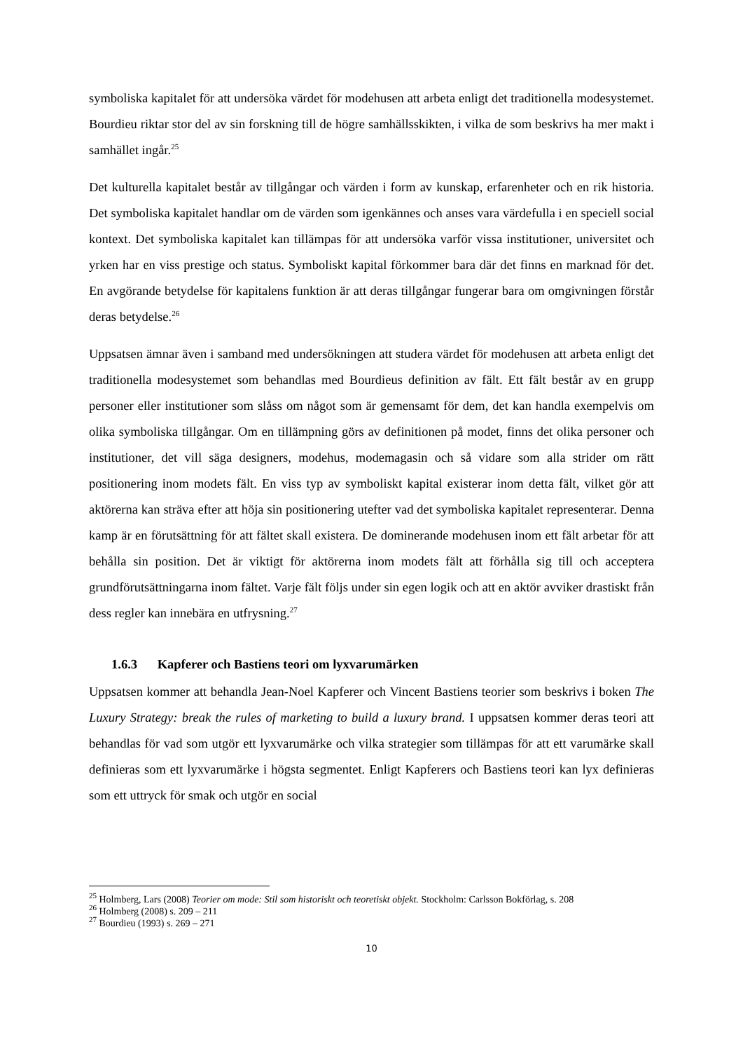symboliska kapitalet för att undersöka värdet för modehusen att arbeta enligt det traditionella modesystemet. Bourdieu riktar stor del av sin forskning till de högre samhällsskikten, i vilka de som beskrivs ha mer makt i samhället ingår.<sup>25</sup>
Det kulturella kapitalet består av tillgångar och värden i form av kunskap, erfarenheter och en rik historia. Det symboliska kapitalet handlar om de värden som igenkännes och anses vara värdefulla i en speciell social kontext. Det symboliska kapitalet kan tillämpas för att undersöka varför vissa institutioner, universitet och yrken har en viss prestige och status. Symboliskt kapital förkommer bara där det finns en marknad för det. En avgörande betydelse för kapitalens funktion är att deras tillgångar fungerar bara om omgivningen förstår deras betydelse.<sup>26</sup>
Uppsatsen ämnar även i samband med undersökningen att studera värdet för modehusen att arbeta enligt det traditionella modesystemet som behandlas med Bourdieus definition av fält. Ett fält består av en grupp personer eller institutioner som slåss om något som är gemensamt för dem, det kan handla exempelvis om olika symboliska tillgångar. Om en tillämpning görs av definitionen på modet, finns det olika personer och institutioner, det vill säga designers, modehus, modemagasin och så vidare som alla strider om rätt positionering inom modets fält. En viss typ av symboliskt kapital existerar inom detta fält, vilket gör att aktörerna kan sträva efter att höja sin positionering utefter vad det symboliska kapitalet representerar. Denna kamp är en förutsättning för att fältet skall existera. De dominerande modehusen inom ett fält arbetar för att behålla sin position. Det är viktigt för aktörerna inom modets fält att förhålla sig till och acceptera grundförutsättningarna inom fältet. Varje fält följs under sin egen logik och att en aktör avviker drastiskt från dess regler kan innebära en utfrysning.<sup>27</sup>
1.6.3 Kapferer och Bastiens teori om lyxvarumärken
Uppsatsen kommer att behandla Jean-Noel Kapferer och Vincent Bastiens teorier som beskrivs i boken The Luxury Strategy: break the rules of marketing to build a luxury brand. I uppsatsen kommer deras teori att behandlas för vad som utgör ett lyxvarumärke och vilka strategier som tillämpas för att ett varumärke skall definieras som ett lyxvarumärke i högsta segmentet. Enligt Kapferers och Bastiens teori kan lyx definieras som ett uttryck för smak och utgör en social
<sup>25</sup> Holmberg, Lars (2008) Teorier om mode: Stil som historiskt och teoretiskt objekt. Stockholm: Carlsson Bokförlag, s. 208
<sup>26</sup> Holmberg (2008) s. 209 – 211
<sup>27</sup> Bourdieu (1993) s. 269 – 271
10